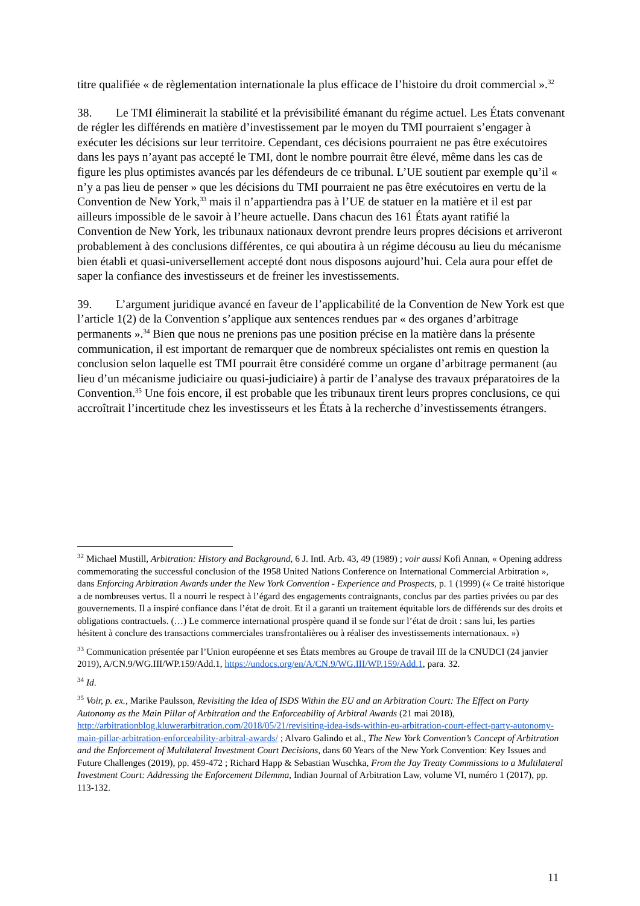titre qualifiée « de règlementation internationale la plus efficace de l’histoire du droit commercial ».<sup>32</sup>
38. Le TMI éliminerait la stabilité et la prévisibilité émanant du régime actuel. Les États convenant de régler les différends en matière d’investissement par le moyen du TMI pourraient s’engager à exécuter les décisions sur leur territoire. Cependant, ces décisions pourraient ne pas être exécutoires dans les pays n’ayant pas accepté le TMI, dont le nombre pourrait être élevé, même dans les cas de figure les plus optimistes avancés par les défendeurs de ce tribunal. L’UE soutient par exemple qu’il « n’y a pas lieu de penser » que les décisions du TMI pourraient ne pas être exécutoires en vertu de la Convention de New York,<sup>33</sup> mais il n’appartiendra pas à l’UE de statuer en la matière et il est par ailleurs impossible de le savoir à l’heure actuelle. Dans chacun des 161 États ayant ratifié la Convention de New York, les tribunaux nationaux devront prendre leurs propres décisions et arriveront probablement à des conclusions différentes, ce qui aboutira à un régime décousu au lieu du mécanisme bien établi et quasi-universellement accepté dont nous disposons aujourd’hui. Cela aura pour effet de saper la confiance des investisseurs et de freiner les investissements.
39. L’argument juridique avancé en faveur de l’applicabilité de la Convention de New York est que l’article 1(2) de la Convention s’applique aux sentences rendues par « des organes d’arbitrage permanents ».<sup>34</sup> Bien que nous ne prenions pas une position précise en la matière dans la présente communication, il est important de remarquer que de nombreux spécialistes ont remis en question la conclusion selon laquelle est TMI pourrait être considéré comme un organe d’arbitrage permanent (au lieu d’un mécanisme judiciaire ou quasi-judiciaire) à partir de l’analyse des travaux préparatoires de la Convention.<sup>35</sup> Une fois encore, il est probable que les tribunaux tirent leurs propres conclusions, ce qui accroîtrait l’incertitude chez les investisseurs et les États à la recherche d’investissements étrangers.
<sup>32</sup> Michael Mustill, Arbitration: History and Background, 6 J. Intl. Arb. 43, 49 (1989) ; voir aussi Kofi Annan, « Opening address commemorating the successful conclusion of the 1958 United Nations Conference on International Commercial Arbitration », dans Enforcing Arbitration Awards under the New York Convention - Experience and Prospects, p. 1 (1999) (« Ce traité historique a de nombreuses vertus. Il a nourri le respect à l’égard des engagements contraignants, conclus par des parties privées ou par des gouvernements. Il a inspiré confiance dans l’état de droit. Et il a garanti un traitement équitable lors de différends sur des droits et obligations contractuels. (…) Le commerce international prospère quand il se fonde sur l’état de droit : sans lui, les parties hésitent à conclure des transactions commerciales transfrontalières ou à réaliser des investissements internationaux. »)
<sup>33</sup> Communication présentée par l’Union européenne et ses États membres au Groupe de travail III de la CNUDCI (24 janvier 2019), A/CN.9/WG.III/WP.159/Add.1, https://undocs.org/en/A/CN.9/WG.III/WP.159/Add.1, para. 32.
<sup>34</sup> Id.
<sup>35</sup> Voir, p. ex., Marike Paulsson, Revisiting the Idea of ISDS Within the EU and an Arbitration Court: The Effect on Party Autonomy as the Main Pillar of Arbitration and the Enforceability of Arbitral Awards (21 mai 2018), http://arbitrationblog.kluwerarbitration.com/2018/05/21/revisiting-idea-isds-within-eu-arbitration-court-effect-party-autonomy-main-pillar-arbitration-enforceability-arbitral-awards/ ; Alvaro Galindo et al., The New York Convention’s Concept of Arbitration and the Enforcement of Multilateral Investment Court Decisions, dans 60 Years of the New York Convention: Key Issues and Future Challenges (2019), pp. 459-472 ; Richard Happ & Sebastian Wuschka, From the Jay Treaty Commissions to a Multilateral Investment Court: Addressing the Enforcement Dilemma, Indian Journal of Arbitration Law, volume VI, numéro 1 (2017), pp. 113-132.
11